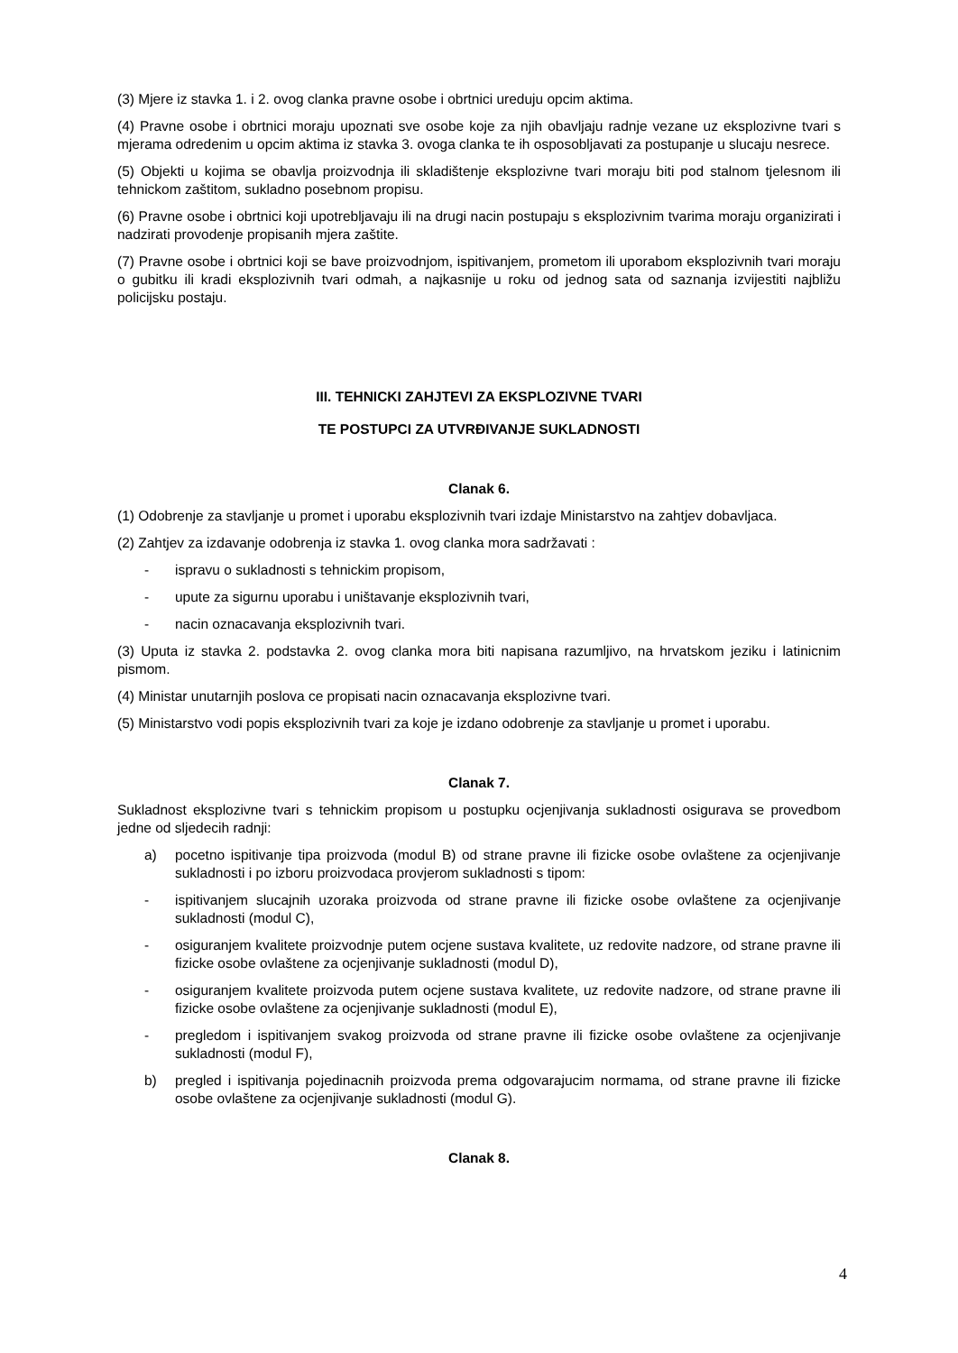(3) Mjere iz stavka 1. i 2. ovog clanka pravne osobe i obrtnici ureduju opcim aktima.
(4) Pravne osobe i obrtnici moraju upoznati sve osobe koje za njih obavljaju radnje vezane uz eksplozivne tvari s mjerama odredenim u opcim aktima iz stavka 3. ovoga clanka te ih osposobljavati za postupanje u slucaju nesrece.
(5) Objekti u kojima se obavlja proizvodnja ili skladištenje eksplozivne tvari moraju biti pod stalnom tjelesnom ili tehnickom zaštitom, sukladno posebnom propisu.
(6) Pravne osobe i obrtnici koji upotrebljavaju ili na drugi nacin postupaju s eksplozivnim tvarima moraju organizirati i nadzirati provodenje propisanih mjera zaštite.
(7) Pravne osobe i obrtnici koji se bave proizvodnjom, ispitivanjem, prometom ili uporabom eksplozivnih tvari moraju o gubitku ili kradi eksplozivnih tvari odmah, a najkasnije u roku od jednog sata od saznanja izvijestiti najbližu policijsku postaju.
III. TEHNICKI ZAHJTEVI ZA EKSPLOZIVNE TVARI
TE POSTUPCI ZA UTVRĐIVANJE SUKLADNOSTI
Clanak 6.
(1) Odobrenje za stavljanje u promet i uporabu eksplozivnih tvari izdaje Ministarstvo na zahtjev dobavljaca.
(2) Zahtjev za izdavanje odobrenja iz stavka 1. ovog clanka mora sadržavati :
- ispravu o sukladnosti s tehnickim propisom,
- upute za sigurnu uporabu i uništavanje eksplozivnih tvari,
- nacin oznacavanja eksplozivnih tvari.
(3) Uputa iz stavka 2. podstavka 2. ovog clanka mora biti napisana razumljivo, na hrvatskom jeziku i latinicnim pismom.
(4) Ministar unutarnjih poslova ce propisati nacin oznacavanja eksplozivne tvari.
(5) Ministarstvo vodi popis eksplozivnih tvari za koje je izdano odobrenje za stavljanje u promet i uporabu.
Clanak 7.
Sukladnost eksplozivne tvari s tehnickim propisom u postupku ocjenjivanja sukladnosti osigurava se provedbom jedne od sljedecih radnji:
a) pocetno ispitivanje tipa proizvoda (modul B) od strane pravne ili fizicke osobe ovlaštene za ocjenjivanje sukladnosti i po izboru proizvodaca provjerom sukladnosti s tipom:
- ispitivanjem slucajnih uzoraka proizvoda od strane pravne ili fizicke osobe ovlaštene za ocjenjivanje sukladnosti (modul C),
- osiguranjem kvalitete proizvodnje putem ocjene sustava kvalitete, uz redovite nadzore, od strane pravne ili fizicke osobe ovlaštene za ocjenjivanje sukladnosti (modul D),
- osiguranjem kvalitete proizvoda putem ocjene sustava kvalitete, uz redovite nadzore, od strane pravne ili fizicke osobe ovlaštene za ocjenjivanje sukladnosti (modul E),
- pregledom i ispitivanjem svakog proizvoda od strane pravne ili fizicke osobe ovlaštene za ocjenjivanje sukladnosti (modul F),
b) pregled i ispitivanja pojedinacnih proizvoda prema odgovarajucim normama, od strane pravne ili fizicke osobe ovlaštene za ocjenjivanje sukladnosti (modul G).
Clanak 8.
4